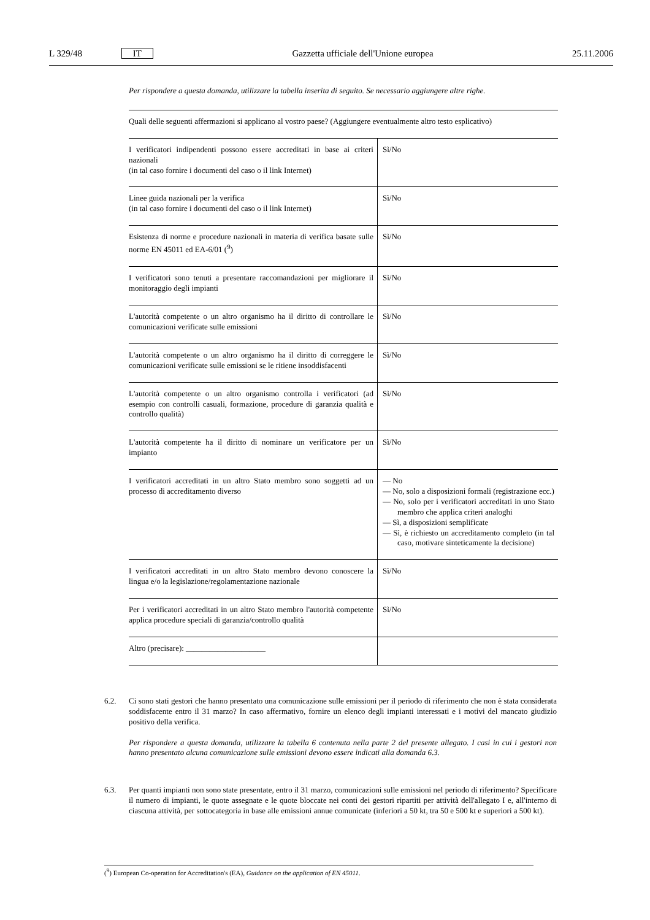L 329/48 IT Gazzetta ufficiale dell'Unione europea 25.11.2006
Per rispondere a questa domanda, utilizzare la tabella inserita di seguito. Se necessario aggiungere altre righe.
| Quali delle seguenti affermazioni si applicano al vostro paese? (Aggiungere eventualmente altro testo esplicativo) | |
| --- | --- |
| I verificatori indipendenti possono essere accreditati in base ai criteri nazionali (in tal caso fornire i documenti del caso o il link Internet) | Sì/No |
| Linee guida nazionali per la verifica (in tal caso fornire i documenti del caso o il link Internet) | Sì/No |
| Esistenza di norme e procedure nazionali in materia di verifica basate sulle norme EN 45011 ed EA-6/01 (<sup>9</sup>) | Sì/No |
| I verificatori sono tenuti a presentare raccomandazioni per migliorare il monitoraggio degli impianti | Sì/No |
| L'autorità competente o un altro organismo ha il diritto di controllare le comunicazioni verificate sulle emissioni | Sì/No |
| L'autorità competente o un altro organismo ha il diritto di correggere le comunicazioni verificate sulle emissioni se le ritiene insoddisfacenti | Sì/No |
| L'autorità competente o un altro organismo controlla i verificatori (ad esempio con controlli casuali, formazione, procedure di garanzia qualità e controllo qualità) | Sì/No |
| L'autorità competente ha il diritto di nominare un verificatore per un impianto | Sì/No |
| I verificatori accreditati in un altro Stato membro sono soggetti ad un processo di accreditamento diverso | — No — No, solo a disposizioni formali (registrazione ecc.) — No, solo per i verificatori accreditati in uno Stato membro che applica criteri analoghi — Sì, a disposizioni semplificate — Sì, è richiesto un accreditamento completo (in tal caso, motivare sinteticamente la decisione) |
| I verificatori accreditati in un altro Stato membro devono conoscere la lingua e/o la legislazione/regolamentazione nazionale | Sì/No |
| Per i verificatori accreditati in un altro Stato membro l'autorità competente applica procedure speciali di garanzia/controllo qualità | Sì/No |
| Altro (precisare): ____________________ | |
6.2. Ci sono stati gestori che hanno presentato una comunicazione sulle emissioni per il periodo di riferimento che non è stata considerata soddisfacente entro il 31 marzo? In caso affermativo, fornire un elenco degli impianti interessati e i motivi del mancato giudizio positivo della verifica.
Per rispondere a questa domanda, utilizzare la tabella 6 contenuta nella parte 2 del presente allegato. I casi in cui i gestori non hanno presentato alcuna comunicazione sulle emissioni devono essere indicati alla domanda 6.3.
6.3. Per quanti impianti non sono state presentate, entro il 31 marzo, comunicazioni sulle emissioni nel periodo di riferimento? Specificare il numero di impianti, le quote assegnate e le quote bloccate nei conti dei gestori ripartiti per attività dell'allegato I e, all'interno di ciascuna attività, per sottocategoria in base alle emissioni annue comunicate (inferiori a 50 kt, tra 50 e 500 kt e superiori a 500 kt).
(<sup>9</sup>) European Co-operation for Accreditation's (EA), Guidance on the application of EN 45011.